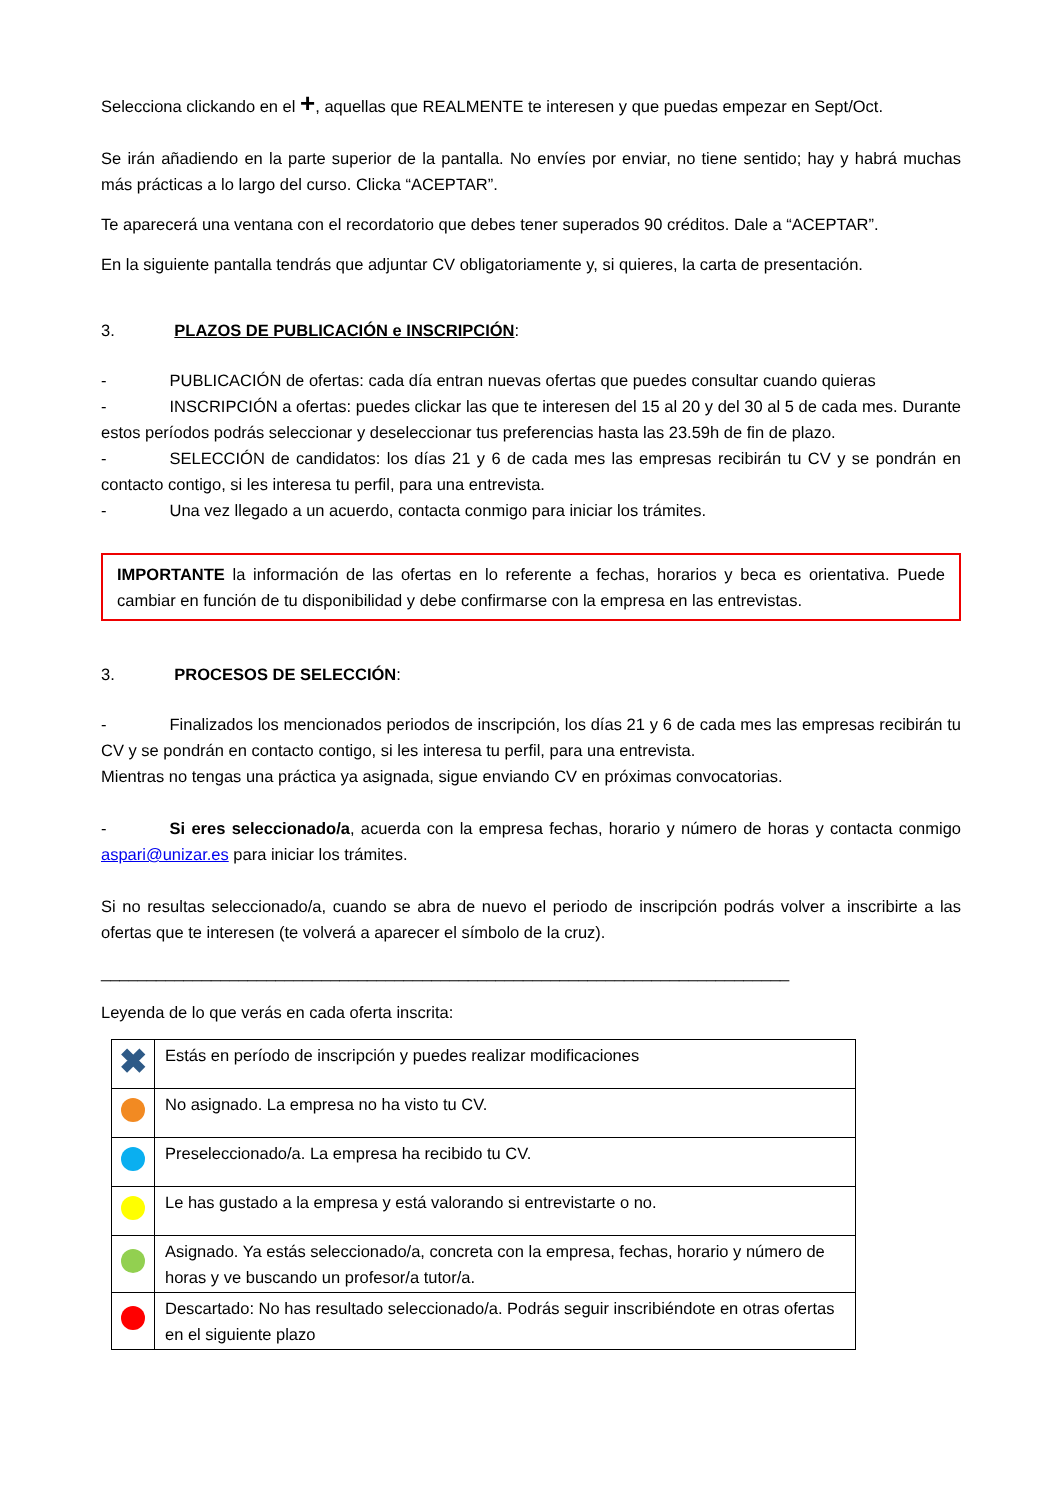Selecciona clickando en el +, aquellas que REALMENTE te interesen y que puedas empezar en Sept/Oct.
Se irán añadiendo en la parte superior de la pantalla. No envíes por enviar, no tiene sentido; hay y habrá muchas más prácticas a lo largo del curso. Clicka “ACEPTAR”.
Te aparecerá una ventana con el recordatorio que debes tener superados 90 créditos. Dale a “ACEPTAR”.
En la siguiente pantalla tendrás que adjuntar CV obligatoriamente y, si quieres, la carta de presentación.
3. PLAZOS DE PUBLICACIÓN e INSCRIPCIÓN:
- PUBLICACIÓN de ofertas: cada día entran nuevas ofertas que puedes consultar cuando quieras
- INSCRIPCIÓN a ofertas: puedes clickar las que te interesen del 15 al 20 y del 30 al 5 de cada mes. Durante estos períodos podrás seleccionar y deseleccionar tus preferencias hasta las 23.59h de fin de plazo.
- SELECCIÓN de candidatos: los días 21 y 6 de cada mes las empresas recibirán tu CV y se pondrán en contacto contigo, si les interesa tu perfil, para una entrevista.
- Una vez llegado a un acuerdo, contacta conmigo para iniciar los trámites.
IMPORTANTE la información de las ofertas en lo referente a fechas, horarios y beca es orientativa. Puede cambiar en función de tu disponibilidad y debe confirmarse con la empresa en las entrevistas.
3. PROCESOS DE SELECCIÓN:
- Finalizados los mencionados periodos de inscripción, los días 21 y 6 de cada mes las empresas recibirán tu CV y se pondrán en contacto contigo, si les interesa tu perfil, para una entrevista.
Mientras no tengas una práctica ya asignada, sigue enviando CV en próximas convocatorias.
- Si eres seleccionado/a, acuerda con la empresa fechas, horario y número de horas y contacta conmigo aspari@unizar.es para iniciar los trámites.
Si no resultas seleccionado/a, cuando se abra de nuevo el periodo de inscripción podrás volver a inscribirte a las ofertas que te interesen (te volverá a aparecer el símbolo de la cruz).
___________________________________________________________________________
Leyenda de lo que verás en cada oferta inscrita:
| ✖ | Estás en período de inscripción y puedes realizar modificaciones |
| | No asignado. La empresa no ha visto tu CV. |
| | Preseleccionado/a. La empresa ha recibido tu CV. |
| | Le has gustado a la empresa y está valorando si entrevistarte o no. |
| | Asignado. Ya estás seleccionado/a, concreta con la empresa, fechas, horario y número de horas y ve buscando un profesor/a tutor/a. |
| | Descartado: No has resultado seleccionado/a. Podrás seguir inscribiéndote en otras ofertas en el siguiente plazo |